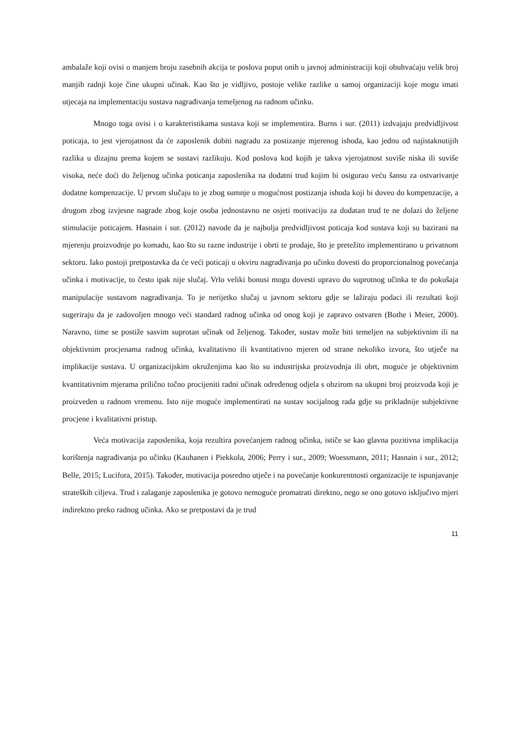ambalaže koji ovisi o manjem broju zasebnih akcija te poslova poput onih u javnoj administraciji koji obuhvaćaju velik broj manjih radnji koje čine ukupni učinak. Kao što je vidljivo, postoje velike razlike u samoj organizaciji koje mogu imati utjecaja na implementaciju sustava nagrađivanja temeljenog na radnom učinku.
Mnogo toga ovisi i o karakteristikama sustava koji se implementira. Burns i sur. (2011) izdvajaju predvidljivost poticaja, to jest vjerojatnost da će zaposlenik dobiti nagradu za postizanje mjerenog ishoda, kao jednu od najistaknutijih razlika u dizajnu prema kojem se sustavi razlikuju. Kod poslova kod kojih je takva vjerojatnost suviše niska ili suviše visoka, neće doći do željenog učinka poticanja zaposlenika na dodatni trud kojim bi osigurao veću šansu za ostvarivanje dodatne kompenzacije. U prvom slučaju to je zbog sumnje u mogućnost postizanja ishoda koji bi doveo do kompenzacije, a drugom zbog izvjesne nagrade zbog koje osoba jednostavno ne osjeti motivaciju za dodatan trud te ne dolazi do željene stimulacije poticajem. Hasnain i sur. (2012) navode da je najbolja predvidljivost poticaja kod sustava koji su bazirani na mjerenju proizvodnje po komadu, kao što su razne industrije i obrti te prodaje, što je pretežito implementirano u privatnom sektoru. Iako postoji pretpostavka da će veći poticaji u okviru nagrađivanja po učinku dovesti do proporcionalnog povećanja učinka i motivacije, to često ipak nije slučaj. Vrlo veliki bonusi mogu dovesti upravo do suprotnog učinka te do pokušaja manipulacije sustavom nagrađivanja. To je nerijetko slučaj u javnom sektoru gdje se lažiraju podaci ili rezultati koji sugeriraju da je zadovoljen mnogo veći standard radnog učinka od onog koji je zapravo ostvaren (Bothe i Meier, 2000). Naravno, time se postiže sasvim suprotan učinak od željenog. Također, sustav može biti temeljen na subjektivnim ili na objektivnim procjenama radnog učinka, kvalitativno ili kvantitativno mjeren od strane nekoliko izvora, što utječe na implikacije sustava. U organizacijskim okruženjima kao što su industrijska proizvodnja ili obrt, moguće je objektivnim kvantitativnim mjerama prilično točno procijeniti radni učinak određenog odjela s obzirom na ukupni broj proizvoda koji je proizveden u radnom vremenu. Isto nije moguće implementirati na sustav socijalnog rada gdje su prikladnije subjektivne procjene i kvalitativni pristup.
Veća motivacija zaposlenika, koja rezultira povećanjem radnog učinka, ističe se kao glavna pozitivna implikacija korištenja nagrađivanja po učinku (Kauhanen i Piekkola, 2006; Perry i sur., 2009; Woessmann, 2011; Hasnain i sur., 2012; Belle, 2015; Lucifora, 2015). Također, motivacija posredno utječe i na povećanje konkurentnosti organizacije te ispunjavanje strateških ciljeva. Trud i zalaganje zaposlenika je gotovo nemoguće promatrati direktno, nego se ono gotovo isključivo mjeri indirektno preko radnog učinka. Ako se pretpostavi da je trud
11